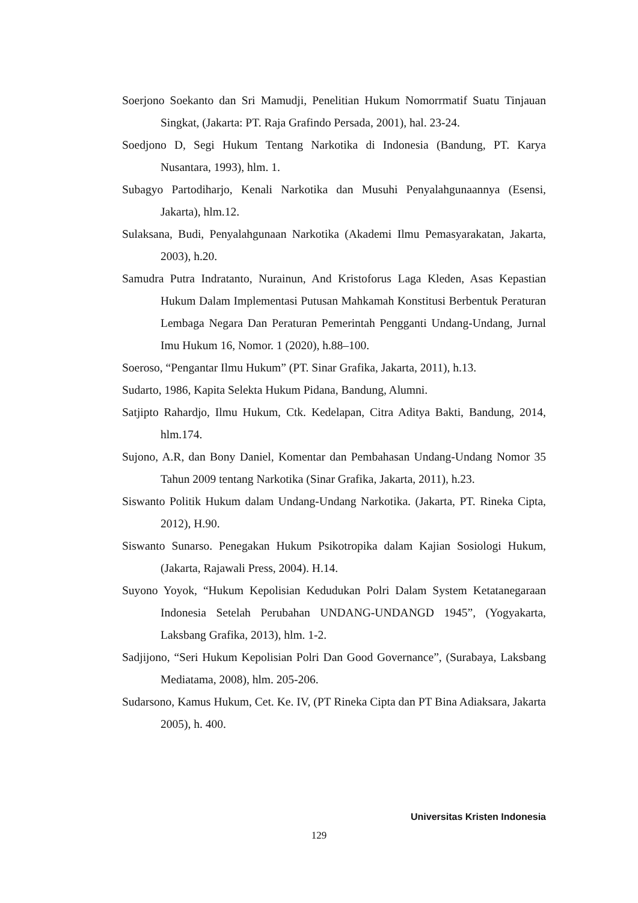Soerjono Soekanto dan Sri Mamudji, Penelitian Hukum Nomorrmatif Suatu Tinjauan Singkat, (Jakarta: PT. Raja Grafindo Persada, 2001), hal. 23-24.
Soedjono D, Segi Hukum Tentang Narkotika di Indonesia (Bandung, PT. Karya Nusantara, 1993), hlm. 1.
Subagyo Partodiharjo, Kenali Narkotika dan Musuhi Penyalahgunaannya (Esensi, Jakarta), hlm.12.
Sulaksana, Budi, Penyalahgunaan Narkotika (Akademi Ilmu Pemasyarakatan, Jakarta, 2003), h.20.
Samudra Putra Indratanto, Nurainun, And Kristoforus Laga Kleden, Asas Kepastian Hukum Dalam Implementasi Putusan Mahkamah Konstitusi Berbentuk Peraturan Lembaga Negara Dan Peraturan Pemerintah Pengganti Undang-Undang, Jurnal Imu Hukum 16, Nomor. 1 (2020), h.88–100.
Soeroso, “Pengantar Ilmu Hukum” (PT. Sinar Grafika, Jakarta, 2011), h.13.
Sudarto, 1986, Kapita Selekta Hukum Pidana, Bandung, Alumni.
Satjipto Rahardjo, Ilmu Hukum, Ctk. Kedelapan, Citra Aditya Bakti, Bandung, 2014, hlm.174.
Sujono, A.R, dan Bony Daniel, Komentar dan Pembahasan Undang-Undang Nomor 35 Tahun 2009 tentang Narkotika (Sinar Grafika, Jakarta, 2011), h.23.
Siswanto Politik Hukum dalam Undang-Undang Narkotika. (Jakarta, PT. Rineka Cipta, 2012), H.90.
Siswanto Sunarso. Penegakan Hukum Psikotropika dalam Kajian Sosiologi Hukum, (Jakarta, Rajawali Press, 2004). H.14.
Suyono Yoyok, “Hukum Kepolisian Kedudukan Polri Dalam System Ketatanegaraan Indonesia Setelah Perubahan UNDANG-UNDANGD 1945”, (Yogyakarta, Laksbang Grafika, 2013), hlm. 1-2.
Sadjijono, “Seri Hukum Kepolisian Polri Dan Good Governance”, (Surabaya, Laksbang Mediatama, 2008), hlm. 205-206.
Sudarsono, Kamus Hukum, Cet. Ke. IV, (PT Rineka Cipta dan PT Bina Adiaksara, Jakarta 2005), h. 400.
Universitas Kristen Indonesia
129